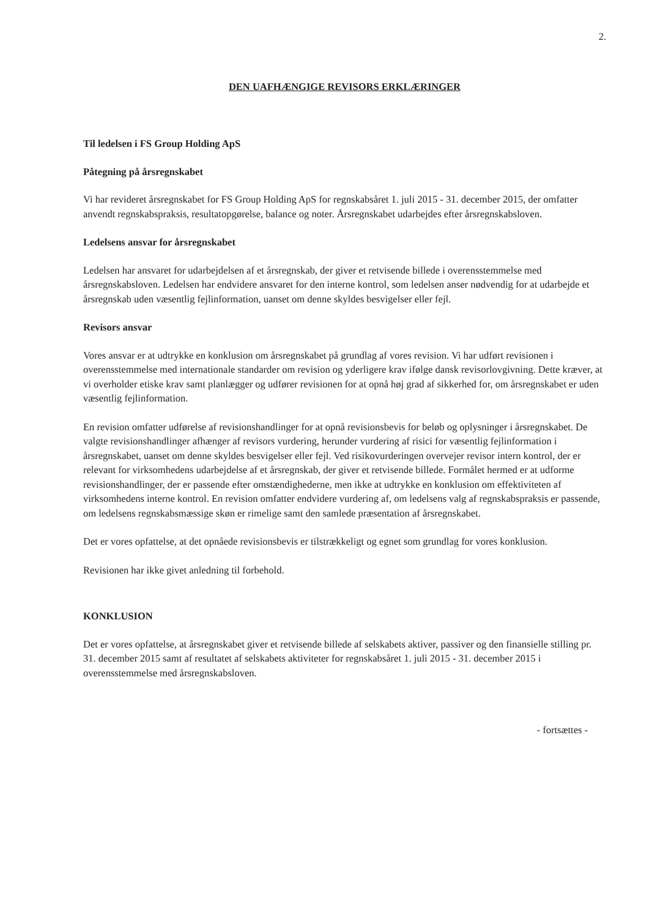2.
DEN UAFHÆNGIGE REVISORS ERKLÆRINGER
Til ledelsen i FS Group Holding ApS
Påtegning på årsregnskabet
Vi har revideret årsregnskabet for FS Group Holding ApS for regnskabsåret 1. juli 2015 - 31. december 2015, der omfatter anvendt regnskabspraksis, resultatopgørelse, balance og noter. Årsregnskabet udarbejdes efter årsregnskabsloven.
Ledelsens ansvar for årsregnskabet
Ledelsen har ansvaret for udarbejdelsen af et årsregnskab, der giver et retvisende billede i overensstemmelse med årsregnskabsloven. Ledelsen har endvidere ansvaret for den interne kontrol, som ledelsen anser nødvendig for at udarbejde et årsregnskab uden væsentlig fejlinformation, uanset om denne skyldes besvigelser eller fejl.
Revisors ansvar
Vores ansvar er at udtrykke en konklusion om årsregnskabet på grundlag af vores revision. Vi har udført revisionen i overensstemmelse med internationale standarder om revision og yderligere krav ifølge dansk revisorlovgivning. Dette kræver, at vi overholder etiske krav samt planlægger og udfører revisionen for at opnå høj grad af sikkerhed for, om årsregnskabet er uden væsentlig fejlinformation.
En revision omfatter udførelse af revisionshandlinger for at opnå revisionsbevis for beløb og oplysninger i årsregnskabet. De valgte revisionshandlinger afhænger af revisors vurdering, herunder vurdering af risici for væsentlig fejlinformation i årsregnskabet, uanset om denne skyldes besvigelser eller fejl. Ved risikovurderingen overvejer revisor intern kontrol, der er relevant for virksomhedens udarbejdelse af et årsregnskab, der giver et retvisende billede. Formålet hermed er at udforme revisionshandlinger, der er passende efter omstændighederne, men ikke at udtrykke en konklusion om effektiviteten af virksomhedens interne kontrol. En revision omfatter endvidere vurdering af, om ledelsens valg af regnskabspraksis er passende, om ledelsens regnskabsmæssige skøn er rimelige samt den samlede præsentation af årsregnskabet.
Det er vores opfattelse, at det opnåede revisionsbevis er tilstrækkeligt og egnet som grundlag for vores konklusion.
Revisionen har ikke givet anledning til forbehold.
KONKLUSION
Det er vores opfattelse, at årsregnskabet giver et retvisende billede af selskabets aktiver, passiver og den finansielle stilling pr. 31. december 2015 samt af resultatet af selskabets aktiviteter for regnskabsåret 1. juli 2015 - 31. december 2015 i overensstemmelse med årsregnskabsloven.
- fortsættes -